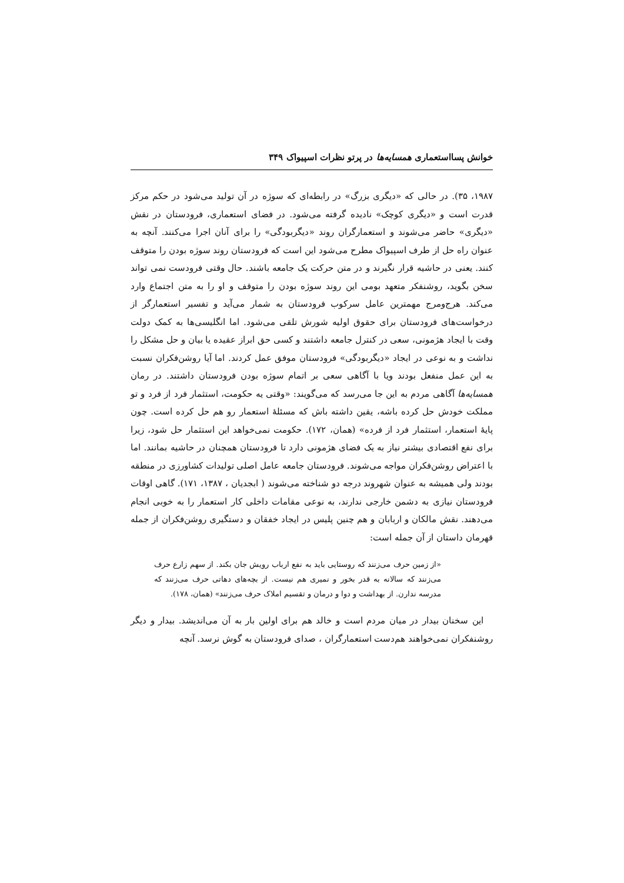خوانش پسااستعماری همسایه‌ها در پرتو نظرات اسپیواک ۳۴۹
۱۹۸۷، ۳۵). در حالی که «دیگری بزرگ» در رابطه‌ای که سوژه در آن تولید می‌شود در حکم مرکز قدرت است و «دیگری کوچک» نادیده گرفته می‌شود. در فضای استعماری، فرودستان در نقش «دیگری» حاضر می‌شوند و استعمارگران روند «دیگربودگی» را برای آنان اجرا می‌کنند. آنچه به عنوان راه حل از طرف اسپیواک مطرح می‌شود این است که فرودستان روند سوژه بودن را متوقف کنند. یعنی در حاشیه قرار نگیرند و در متن حرکت یک جامعه باشند. حال وقتی فرودست نمی تواند سخن بگوید، روشنفکر متعهد بومی این روند سوژه بودن را متوقف و او را به متن اجتماع وارد می‌کند. هرج‌ومرج مهمترین عامل سرکوب فرودستان به شمار می‌آید و تفسیر استعمارگر از درخواست‌های فرودستان برای حقوق اولیه شورش تلقی می‌شود. اما انگلیسی‌ها به کمک دولت وقت با ایجاد هژمونی، سعی در کنترل جامعه داشتند و کسی حق ابراز عقیده یا بیان و حل مشکل را نداشت و به نوعی در ایجاد «دیگربودگی» فرودستان موفق عمل کردند. اما آیا روشن‌فکران نسبت به این عمل منفعل بودند ویا با آگاهی سعی بر اتمام سوژه بودن فرودستان داشتند. در رمان همسایه‌ها آگاهی مردم به این جا می‌رسد که می‌گویند: «وقتی یه حکومت، استثمار فرد از فرد و تو مملکت خودش حل کرده باشه، یقین داشته باش که مسئلهٔ استعمار رو هم حل کرده است. چون پایهٔ استعمار، استثمار فرد از فرده» (همان، ۱۷۲). حکومت نمی‌خواهد این استثمار حل شود، زیرا برای نفع اقتصادی بیشتر نیاز به یک فضای هژمونی دارد تا فرودستان همچنان در حاشیه بمانند. اما با اعتراض روشن‌فکران مواجه می‌شوند. فرودستان جامعه عامل اصلی تولیدات کشاورزی در منطقه بودند ولی همیشه به عنوان شهروند درجه دو شناخته می‌شوند ( ابجدیان ، ۱۳۸۷، ۱۷۱). گاهی اوقات فرودستان نیازی به دشمن خارجی ندارند، به نوعی مقامات داخلی کار استعمار را به خوبی انجام می‌دهند. نقش مالکان و اربابان و هم چنین پلیس در ایجاد خفقان و دستگیری روشن‌فکران از جمله قهرمان داستان از آن جمله است:
«از زمین حرف می‌زنند که روستایی باید به نفع ارباب رویش جان بکند. از سهم زارع حرف می‌زنند که سالانه به قدر بخور و نمیری هم نیست. از بچه‌های دهاتی حرف می‌زنند که مدرسه ندارن. از بهداشت و دوا و درمان و تقسیم املاک حرف می‌زنند» (همان، ۱۷۸).
این سخنان بیدار در میان مردم است و خالد هم برای اولین بار به آن می‌اندیشد. بیدار و دیگر روشنفکران نمی‌خواهند هم‌دست استعمارگران ، صدای فرودستان به گوش نرسد. آنچه